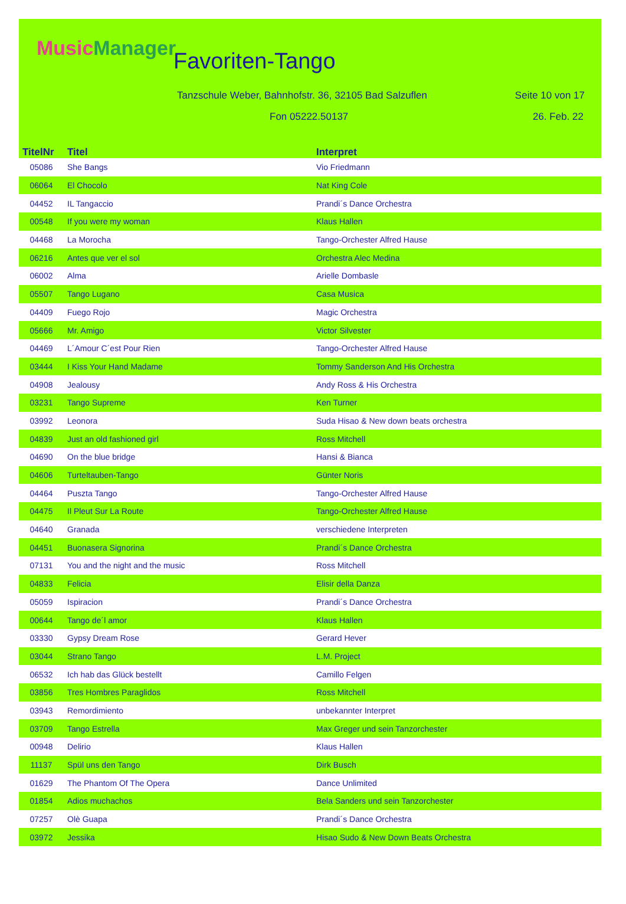MusicManager Favoriten-Tango
Tanzschule Weber, Bahnhofstr. 36, 32105 Bad Salzuflen
Seite 10 von 17
Fon 05222.50137 26. Feb. 22
| TitelNr | Titel | Interpret |
| --- | --- | --- |
| 05086 | She Bangs | Vio Friedmann |
| 06064 | El Chocolo | Nat King Cole |
| 04452 | IL Tangaccio | Prandi´s Dance Orchestra |
| 00548 | If you were my woman | Klaus Hallen |
| 04468 | La Morocha | Tango-Orchester Alfred Hause |
| 06216 | Antes que ver el sol | Orchestra Alec Medina |
| 06002 | Alma | Arielle Dombasle |
| 05507 | Tango Lugano | Casa Musica |
| 04409 | Fuego Rojo | Magic Orchestra |
| 05666 | Mr. Amigo | Victor Silvester |
| 04469 | L´Amour C´est Pour Rien | Tango-Orchester Alfred Hause |
| 03444 | I Kiss Your Hand Madame | Tommy Sanderson And His Orchestra |
| 04908 | Jealousy | Andy Ross & His Orchestra |
| 03231 | Tango Supreme | Ken Turner |
| 03992 | Leonora | Suda Hisao & New down beats orchestra |
| 04839 | Just an old fashioned girl | Ross Mitchell |
| 04690 | On the blue bridge | Hansi & Bianca |
| 04606 | Turteltauben-Tango | Günter Noris |
| 04464 | Puszta Tango | Tango-Orchester Alfred Hause |
| 04475 | Il Pleut Sur La Route | Tango-Orchester Alfred Hause |
| 04640 | Granada | verschiedene Interpreten |
| 04451 | Buonasera Signorina | Prandi´s Dance Orchestra |
| 07131 | You and the night and the music | Ross Mitchell |
| 04833 | Felicia | Elisir della Danza |
| 05059 | Ispiracion | Prandi´s Dance Orchestra |
| 00644 | Tango de´l amor | Klaus Hallen |
| 03330 | Gypsy Dream Rose | Gerard Hever |
| 03044 | Strano Tango | L.M. Project |
| 06532 | Ich hab das Glück bestellt | Camillo Felgen |
| 03856 | Tres Hombres Paraglidos | Ross Mitchell |
| 03943 | Remordimiento | unbekannter Interpret |
| 03709 | Tango Estrella | Max Greger und sein Tanzorchester |
| 00948 | Delirio | Klaus Hallen |
| 11137 | Spül uns den Tango | Dirk Busch |
| 01629 | The Phantom Of The Opera | Dance Unlimited |
| 01854 | Adios muchachos | Bela Sanders und sein Tanzorchester |
| 07257 | Olè Guapa | Prandi´s Dance Orchestra |
| 03972 | Jessika | Hisao Sudo & New Down Beats Orchestra |